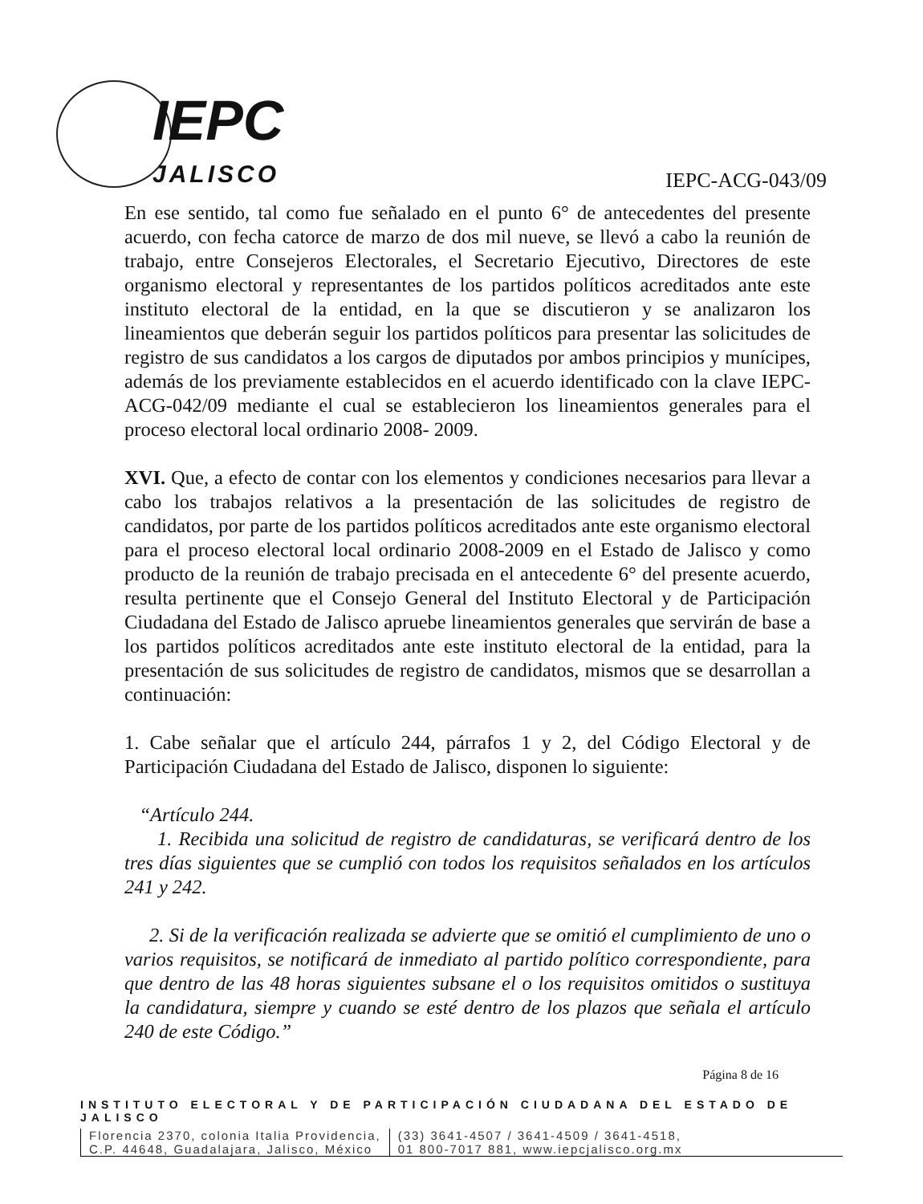IEPC
JALISCO
IEPC-ACG-043/09
En ese sentido, tal como fue señalado en el punto 6° de antecedentes del presente acuerdo, con fecha catorce de marzo de dos mil nueve, se llevó a cabo la reunión de trabajo, entre Consejeros Electorales, el Secretario Ejecutivo, Directores de este organismo electoral y representantes de los partidos políticos acreditados ante este instituto electoral de la entidad, en la que se discutieron y se analizaron los lineamientos que deberán seguir los partidos políticos para presentar las solicitudes de registro de sus candidatos a los cargos de diputados por ambos principios y munícipes, además de los previamente establecidos en el acuerdo identificado con la clave IEPC-ACG-042/09 mediante el cual se establecieron los lineamientos generales para el proceso electoral local ordinario 2008- 2009.
XVI. Que, a efecto de contar con los elementos y condiciones necesarios para llevar a cabo los trabajos relativos a la presentación de las solicitudes de registro de candidatos, por parte de los partidos políticos acreditados ante este organismo electoral para el proceso electoral local ordinario 2008-2009 en el Estado de Jalisco y como producto de la reunión de trabajo precisada en el antecedente 6° del presente acuerdo, resulta pertinente que el Consejo General del Instituto Electoral y de Participación Ciudadana del Estado de Jalisco apruebe lineamientos generales que servirán de base a los partidos políticos acreditados ante este instituto electoral de la entidad, para la presentación de sus solicitudes de registro de candidatos, mismos que se desarrollan a continuación:
1. Cabe señalar que el artículo 244, párrafos 1 y 2, del Código Electoral y de Participación Ciudadana del Estado de Jalisco, disponen lo siguiente:
“Artículo 244.
1. Recibida una solicitud de registro de candidaturas, se verificará dentro de los tres días siguientes que se cumplió con todos los requisitos señalados en los artículos 241 y 242.
2. Si de la verificación realizada se advierte que se omitió el cumplimiento de uno o varios requisitos, se notificará de inmediato al partido político correspondiente, para que dentro de las 48 horas siguientes subsane el o los requisitos omitidos o sustituya la candidatura, siempre y cuando se esté dentro de los plazos que señala el artículo 240 de este Código.”
Página 8 de 16
INSTITUTO ELECTORAL Y DE PARTICIPACIÓN CIUDADANA DEL ESTADO DE JALISCO
Florencia 2370, colonia Italia Providencia,
C.P. 44648, Guadalajara, Jalisco, México
(33) 3641-4507 / 3641-4509 / 3641-4518,
01 800-7017 881, www.iepcjalisco.org.mx